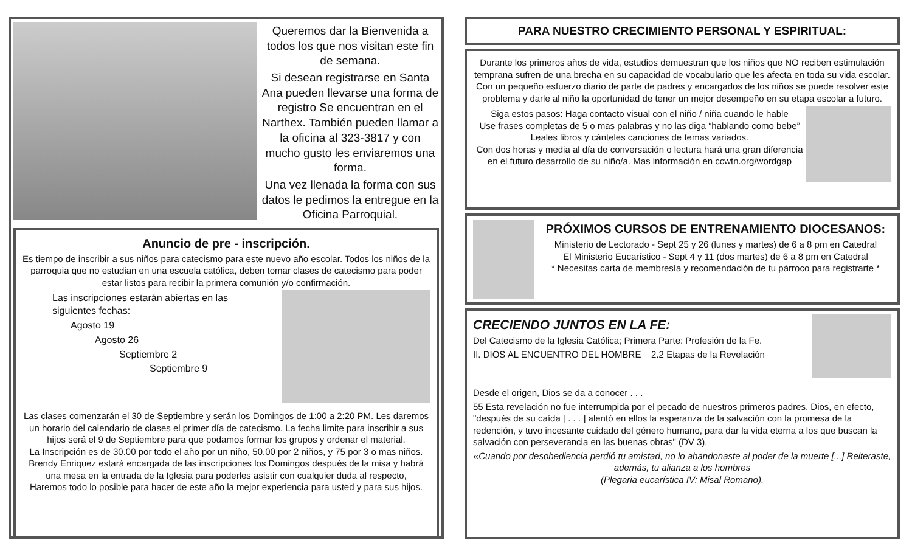Queremos dar la Bienvenida a todos los que nos visitan este fin de semana.
Si desean registrarse en Santa Ana pueden llevarse una forma de registro Se encuentran en el Narthex. También pueden llamar a la oficina al 323-3817 y con mucho gusto les enviaremos una forma.
Una vez llenada la forma con sus datos le pedimos la entregue en la Oficina Parroquial.
Anuncio de pre - inscripción.
Es tiempo de inscribir a sus niños para catecismo para este nuevo año escolar. Todos los niños de la parroquia que no estudian en una escuela católica, deben tomar clases de catecismo para poder estar listos para recibir la primera comunión y/o confirmación.
Las inscripciones estarán abiertas en las
siguientes fechas:
Agosto 19
Agosto 26
Septiembre 2
Septiembre 9
Las clases comenzarán el 30 de Septiembre y serán los Domingos de 1:00 a 2:20 PM. Les daremos un horario del calendario de clases el primer día de catecismo. La fecha limite para inscribir a sus hijos será el 9 de Septiembre para que podamos formar los grupos y ordenar el material.
La Inscripción es de 30.00 por todo el año por un niño, 50.00 por 2 niños, y 75 por 3 o mas niños.
Brendy Enriquez estará encargada de las inscripciones los Domingos después de la misa y habrá una mesa en la entrada de la Iglesia para poderles asistir con cualquier duda al respecto,
Haremos todo lo posible para hacer de este año la mejor experiencia para usted y para sus hijos.
PARA NUESTRO CRECIMIENTO PERSONAL Y ESPIRITUAL:
Durante los primeros años de vida, estudios demuestran que los niños que NO reciben estimulación temprana sufren de una brecha en su capacidad de vocabulario que les afecta en toda su vida escolar. Con un pequeño esfuerzo diario de parte de padres y encargados de los niños se puede resolver este problema y darle al niño la oportunidad de tener un mejor desempeño en su etapa escolar a futuro.
Siga estos pasos: Haga contacto visual con el niño / niña cuando le hable
Use frases completas de 5 o mas palabras y no las diga “hablando como bebe”
Leales libros y cánteles canciones de temas variados.
Con dos horas y media al día de conversación o lectura hará una gran diferencia en el futuro desarrollo de su niño/a. Mas información en ccwtn.org/wordgap
PRÓXIMOS CURSOS DE ENTRENAMIENTO DIOCESANOS:
Ministerio de Lectorado - Sept 25 y 26 (lunes y martes) de 6 a 8 pm en Catedral
El Ministerio Eucarístico - Sept 4 y 11 (dos martes) de 6 a 8 pm en Catedral
* Necesitas carta de membresía y recomendación de tu párroco para registrarte *
CRECIENDO JUNTOS EN LA FE:
Del Catecismo de la Iglesia Católica; Primera Parte: Profesión de la Fe.
II. DIOS AL ENCUENTRO DEL HOMBRE 2.2 Etapas de la Revelación
Desde el origen, Dios se da a conocer . . .
55 Esta revelación no fue interrumpida por el pecado de nuestros primeros padres. Dios, en efecto, "después de su caída [ . . . ] alentó en ellos la esperanza de la salvación con la promesa de la redención, y tuvo incesante cuidado del género humano, para dar la vida eterna a los que buscan la salvación con perseverancia en las buenas obras" (DV 3).
«Cuando por desobediencia perdió tu amistad, no lo abandonaste al poder de la muerte [...] Reiteraste, además, tu alianza a los hombres
(Plegaria eucarística IV: Misal Romano).